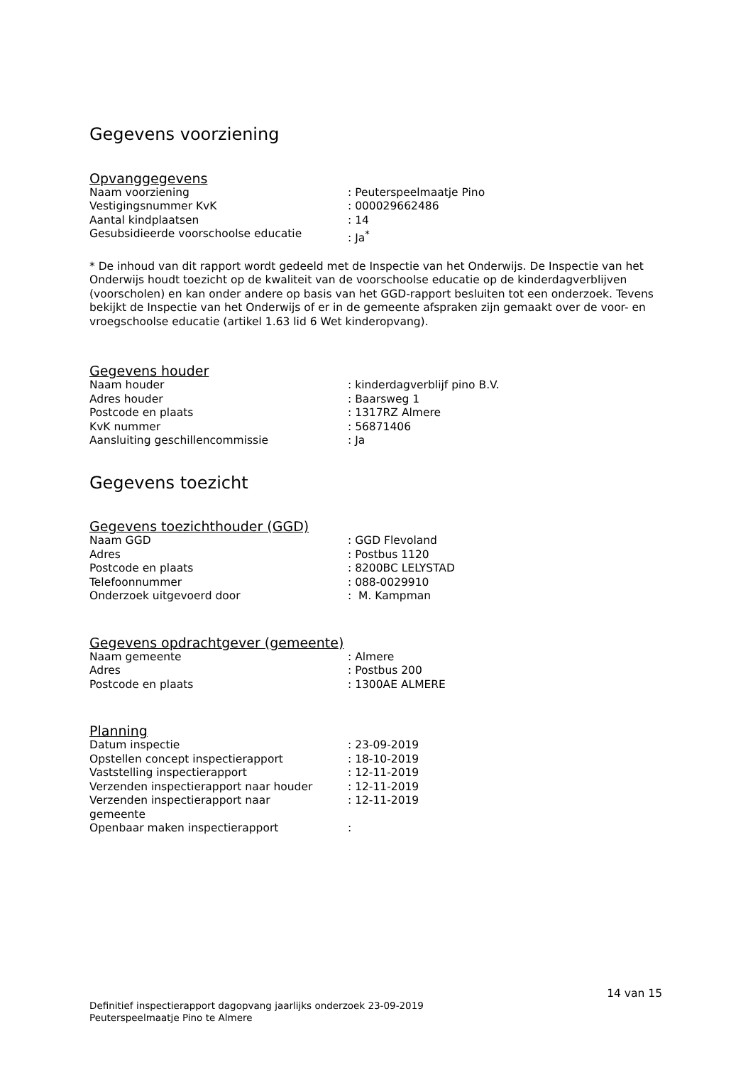Gegevens voorziening
Opvanggegevens
| Naam voorziening | : Peuterspeelmaatje Pino |
| Vestigingsnummer KvK | : 000029662486 |
| Aantal kindplaatsen | : 14 |
| Gesubsidieerde voorschoolse educatie | : Ja<sup>*</sup> |
* De inhoud van dit rapport wordt gedeeld met de Inspectie van het Onderwijs. De Inspectie van het Onderwijs houdt toezicht op de kwaliteit van de voorschoolse educatie op de kinderdagverblijven (voorscholen) en kan onder andere op basis van het GGD-rapport besluiten tot een onderzoek. Tevens bekijkt de Inspectie van het Onderwijs of er in de gemeente afspraken zijn gemaakt over de voor- en vroegschoolse educatie (artikel 1.63 lid 6 Wet kinderopvang).
Gegevens houder
| Naam houder | : kinderdagverblijf pino B.V. |
| Adres houder | : Baarsweg 1 |
| Postcode en plaats | : 1317RZ Almere |
| KvK nummer | : 56871406 |
| Aansluiting geschillencommissie | : Ja |
Gegevens toezicht
Gegevens toezichthouder (GGD)
| Naam GGD | : GGD Flevoland |
| Adres | : Postbus 1120 |
| Postcode en plaats | : 8200BC LELYSTAD |
| Telefoonnummer | : 088-0029910 |
| Onderzoek uitgevoerd door | : M. Kampman |
Gegevens opdrachtgever (gemeente)
| Naam gemeente | : Almere |
| Adres | : Postbus 200 |
| Postcode en plaats | : 1300AE ALMERE |
Planning
| Datum inspectie | : 23-09-2019 |
| Opstellen concept inspectierapport | : 18-10-2019 |
| Vaststelling inspectierapport | : 12-11-2019 |
| Verzenden inspectierapport naar houder | : 12-11-2019 |
| Verzenden inspectierapport naar gemeente | : 12-11-2019 |
| Openbaar maken inspectierapport | : |
14 van 15
Definitief inspectierapport dagopvang jaarlijks onderzoek 23-09-2019
Peuterspeelmaatje Pino te Almere